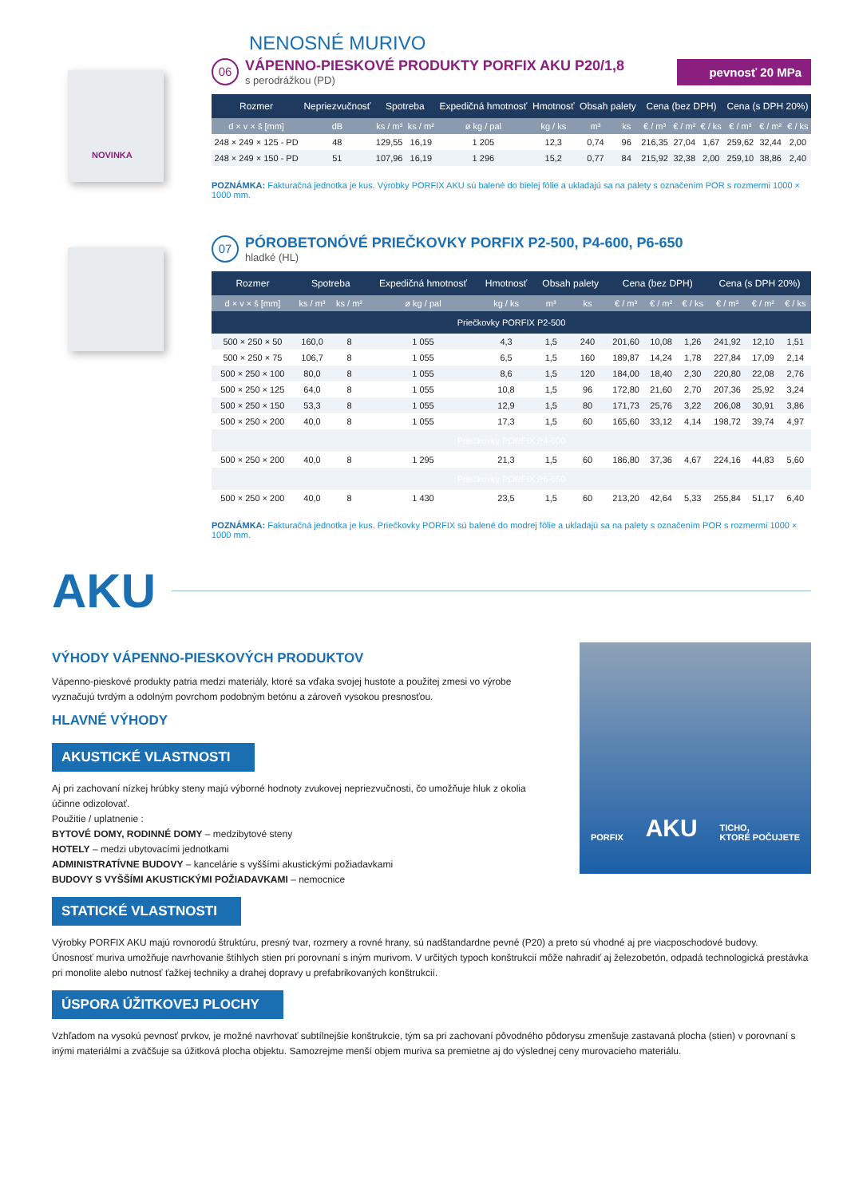NENOSNÉ MURIVO
NOVINKA
06
VÁPENNO-PIESKOVÉ PRODUKTY PORFIX AKU P20/1,8
s perodrážkou (PD)
pevnosť 20 MPa
| Rozmer | Nepriezvučnosť | Spotreba | | Expedičná hmotnosť | Hmotnosť | Obsah palety | | Cena (bez DPH) | | | Cena (s DPH 20%) | | |
| --- | --- | --- | --- | --- | --- | --- | --- | --- | --- | --- | --- | --- | --- |
| d × v × š [mm] | dB | ks / m³ | ks / m² | ø kg / pal | kg / ks | m³ | ks | € / m³ | € / m² | € / ks | € / m³ | € / m² | € / ks |
| 248 × 249 × 125 - PD | 48 | 129,55 | 16,19 | 1 205 | 12,3 | 0,74 | 96 | 216,35 | 27,04 | 1,67 | 259,62 | 32,44 | 2,00 |
| 248 × 249 × 150 - PD | 51 | 107,96 | 16,19 | 1 296 | 15,2 | 0,77 | 84 | 215,92 | 32,38 | 2,00 | 259,10 | 38,86 | 2,40 |
POZNÁMKA: Fakturačná jednotka je kus. Výrobky PORFIX AKU sú balené do bielej fólie a ukladajú sa na palety s označením POR s rozmermi 1000 × 1000 mm.
07
PÓROBETONÓVÉ PRIEČKOVKY PORFIX P2-500, P4-600, P6-650
hladké (HL)
| Rozmer | Spotreba | | Expedičná hmotnosť | Hmotnosť | Obsah palety | | Cena (bez DPH) | | | Cena (s DPH 20%) | | |
| --- | --- | --- | --- | --- | --- | --- | --- | --- | --- | --- | --- | --- |
| d × v × š [mm] | ks / m³ | ks / m² | ø kg / pal | kg / ks | m³ | ks | € / m³ | € / m² | € / ks | € / m³ | € / m² | € / ks |
| Priečkovky PORFIX P2-500 | | | | | | | | | | | | |
| 500 × 250 × 50 | 160,0 | 8 | 1 055 | 4,3 | 1,5 | 240 | 201,60 | 10,08 | 1,26 | 241,92 | 12,10 | 1,51 |
| 500 × 250 × 75 | 106,7 | 8 | 1 055 | 6,5 | 1,5 | 160 | 189,87 | 14,24 | 1,78 | 227,84 | 17,09 | 2,14 |
| 500 × 250 × 100 | 80,0 | 8 | 1 055 | 8,6 | 1,5 | 120 | 184,00 | 18,40 | 2,30 | 220,80 | 22,08 | 2,76 |
| 500 × 250 × 125 | 64,0 | 8 | 1 055 | 10,8 | 1,5 | 96 | 172,80 | 21,60 | 2,70 | 207,36 | 25,92 | 3,24 |
| 500 × 250 × 150 | 53,3 | 8 | 1 055 | 12,9 | 1,5 | 80 | 171,73 | 25,76 | 3,22 | 206,08 | 30,91 | 3,86 |
| 500 × 250 × 200 | 40,0 | 8 | 1 055 | 17,3 | 1,5 | 60 | 165,60 | 33,12 | 4,14 | 198,72 | 39,74 | 4,97 |
| Priečkovky PORFIX P4-600 | | | | | | | | | | | | |
| 500 × 250 × 200 | 40,0 | 8 | 1 295 | 21,3 | 1,5 | 60 | 186,80 | 37,36 | 4,67 | 224,16 | 44,83 | 5,60 |
| Priečkovky PORFIX P6-650 | | | | | | | | | | | | |
| 500 × 250 × 200 | 40,0 | 8 | 1 430 | 23,5 | 1,5 | 60 | 213,20 | 42,64 | 5,33 | 255,84 | 51,17 | 6,40 |
POZNÁMKA: Fakturačná jednotka je kus. Priečkovky PORFIX sú balené do modrej fólie a ukladajú sa na palety s označením POR s rozmermi 1000 × 1000 mm.
AKU
VÝHODY VÁPENNO-PIESKOVÝCH PRODUKTOV
Vápenno-pieskové produkty patria medzi materiály, ktoré sa vďaka svojej hustote a použitej zmesi vo výrobe vyznačujú tvrdým a odolným povrchom podobným betónu a zároveň vysokou presnosťou.
HLAVNÉ VÝHODY
AKUSTICKÉ VLASTNOSTI
Aj pri zachovaní nízkej hrúbky steny majú výborné hodnoty zvukovej nepriezvučnosti, čo umožňuje hluk z okolia účinne odizolovať.
Použitie / uplatnenie :
BYTOVÉ DOMY, RODINNÉ DOMY – medzibytové steny
HOTELY – medzi ubytovacími jednotkami
ADMINISTRATÍVNE BUDOVY – kancelárie s vyššími akustickými požiadavkami
BUDOVY S VYŠŠÍMI AKUSTICKÝMI POŽIADAVKAMI – nemocnice
PORFIX AKU TICHO,
KTORÉ POČUJETE
STATICKÉ VLASTNOSTI
Výrobky PORFIX AKU majú rovnorodú štruktúru, presný tvar, rozmery a rovné hrany, sú nadštandardne pevné (P20) a preto sú vhodné aj pre viacposchodové budovy.
Únosnosť muriva umožňuje navrhovanie štíhlych stien pri porovnaní s iným murivom. V určitých typoch konštrukcií môže nahradiť aj železobetón, odpadá technologická prestávka pri monolite alebo nutnosť ťažkej techniky a drahej dopravy u prefabrikovaných konštrukcií.
ÚSPORA ÚŽITKOVEJ PLOCHY
Vzhľadom na vysokú pevnosť prvkov, je možné navrhovať subtílnejšie konštrukcie, tým sa pri zachovaní pôvodného pôdorysu zmenšuje zastavaná plocha (stien) v porovnaní s inými materiálmi a zväčšuje sa úžitková plocha objektu. Samozrejme menší objem muriva sa premietne aj do výslednej ceny murovacieho materiálu.